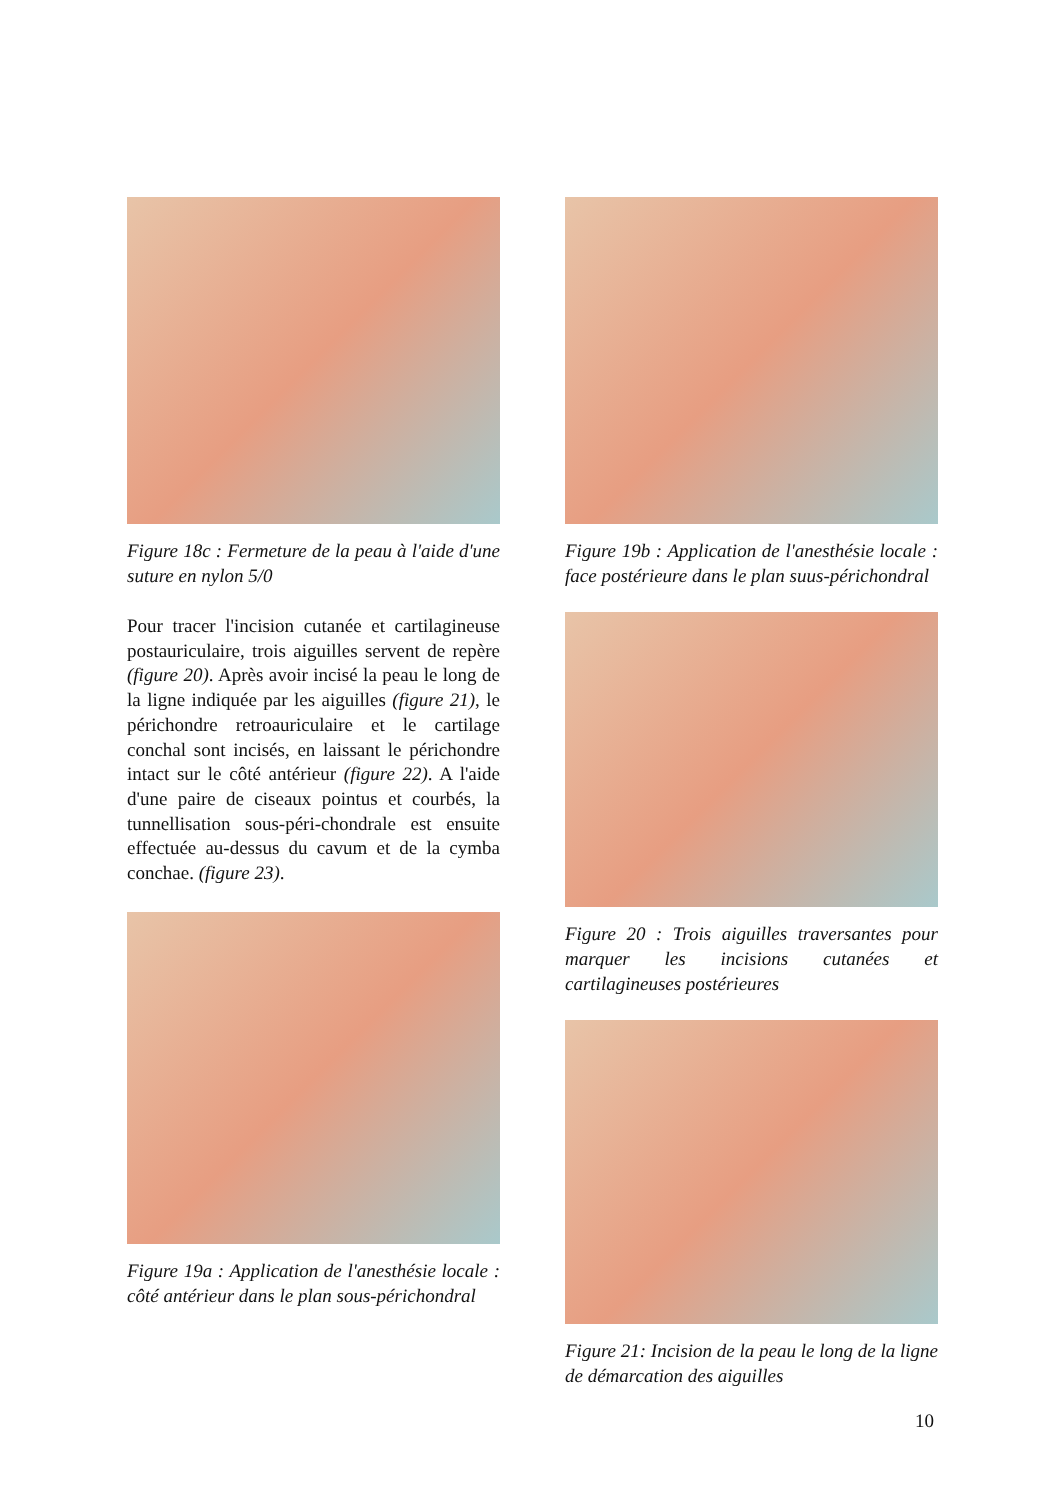Figure 18c : Fermeture de la peau à l'aide d'une suture en nylon 5/0
Pour tracer l'incision cutanée et cartilagineuse postauriculaire, trois aiguilles servent de repère (figure 20). Après avoir incisé la peau le long de la ligne indiquée par les aiguilles (figure 21), le périchondre retroauriculaire et le cartilage conchal sont incisés, en laissant le périchondre intact sur le côté antérieur (figure 22). A l'aide d'une paire de ciseaux pointus et courbés, la tunnellisation sous-péri-chondrale est ensuite effectuée au-dessus du cavum et de la cymba conchae. (figure 23).
Figure 19a : Application de l'anesthésie locale : côté antérieur dans le plan sous-périchondral
Figure 19b : Application de l'anesthésie locale : face postérieure dans le plan suus-périchondral
Figure 20 : Trois aiguilles traversantes pour marquer les incisions cutanées et cartilagineuses postérieures
Figure 21: Incision de la peau le long de la ligne de démarcation des aiguilles
10